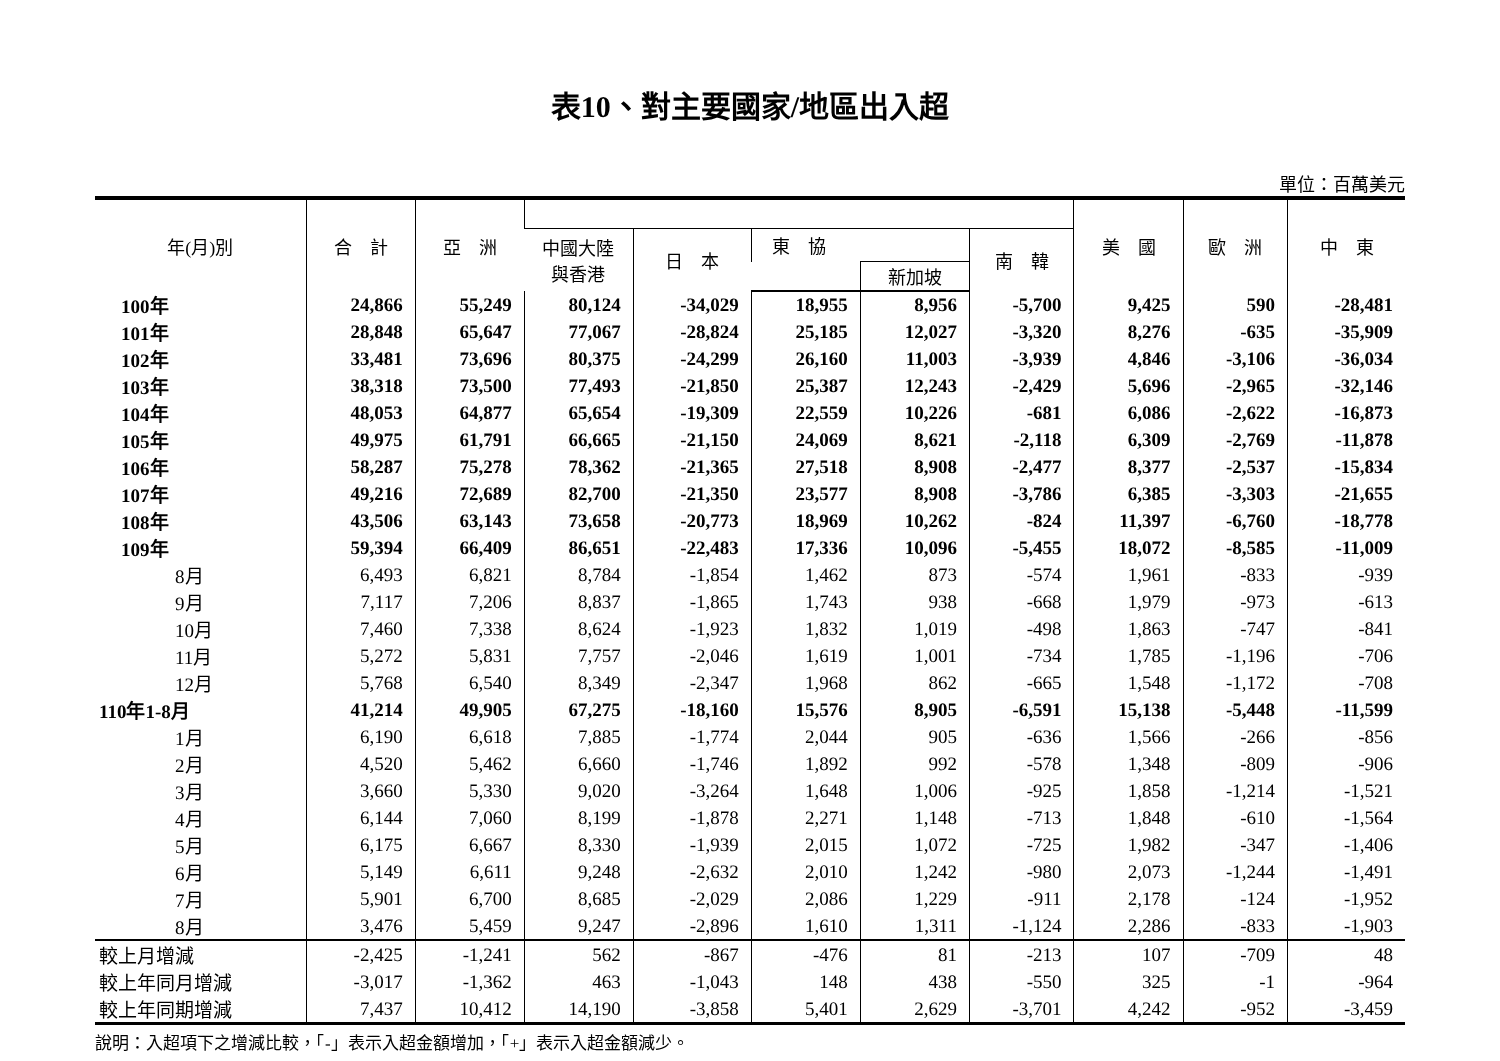表10、對主要國家/地區出入超
單位：百萬美元
| 年(月)別 | 合 計 | 亞 洲 | | | | | | 美 國 | 歐 洲 | 中 東 |
| --- | --- | --- | --- | --- | --- | --- | --- | --- | --- | --- |
| | | | 中國大陸 與香港 | 日 本 | 東 協 | | 南 韓 | | | |
| | | | | | | 新加坡 | | | | |
| 100年 | 24,866 | 55,249 | 80,124 | -34,029 | 18,955 | 8,956 | -5,700 | 9,425 | 590 | -28,481 |
| 101年 | 28,848 | 65,647 | 77,067 | -28,824 | 25,185 | 12,027 | -3,320 | 8,276 | -635 | -35,909 |
| 102年 | 33,481 | 73,696 | 80,375 | -24,299 | 26,160 | 11,003 | -3,939 | 4,846 | -3,106 | -36,034 |
| 103年 | 38,318 | 73,500 | 77,493 | -21,850 | 25,387 | 12,243 | -2,429 | 5,696 | -2,965 | -32,146 |
| 104年 | 48,053 | 64,877 | 65,654 | -19,309 | 22,559 | 10,226 | -681 | 6,086 | -2,622 | -16,873 |
| 105年 | 49,975 | 61,791 | 66,665 | -21,150 | 24,069 | 8,621 | -2,118 | 6,309 | -2,769 | -11,878 |
| 106年 | 58,287 | 75,278 | 78,362 | -21,365 | 27,518 | 8,908 | -2,477 | 8,377 | -2,537 | -15,834 |
| 107年 | 49,216 | 72,689 | 82,700 | -21,350 | 23,577 | 8,908 | -3,786 | 6,385 | -3,303 | -21,655 |
| 108年 | 43,506 | 63,143 | 73,658 | -20,773 | 18,969 | 10,262 | -824 | 11,397 | -6,760 | -18,778 |
| 109年 | 59,394 | 66,409 | 86,651 | -22,483 | 17,336 | 10,096 | -5,455 | 18,072 | -8,585 | -11,009 |
| 8月 | 6,493 | 6,821 | 8,784 | -1,854 | 1,462 | 873 | -574 | 1,961 | -833 | -939 |
| 9月 | 7,117 | 7,206 | 8,837 | -1,865 | 1,743 | 938 | -668 | 1,979 | -973 | -613 |
| 10月 | 7,460 | 7,338 | 8,624 | -1,923 | 1,832 | 1,019 | -498 | 1,863 | -747 | -841 |
| 11月 | 5,272 | 5,831 | 7,757 | -2,046 | 1,619 | 1,001 | -734 | 1,785 | -1,196 | -706 |
| 12月 | 5,768 | 6,540 | 8,349 | -2,347 | 1,968 | 862 | -665 | 1,548 | -1,172 | -708 |
| 110年1-8月 | 41,214 | 49,905 | 67,275 | -18,160 | 15,576 | 8,905 | -6,591 | 15,138 | -5,448 | -11,599 |
| 1月 | 6,190 | 6,618 | 7,885 | -1,774 | 2,044 | 905 | -636 | 1,566 | -266 | -856 |
| 2月 | 4,520 | 5,462 | 6,660 | -1,746 | 1,892 | 992 | -578 | 1,348 | -809 | -906 |
| 3月 | 3,660 | 5,330 | 9,020 | -3,264 | 1,648 | 1,006 | -925 | 1,858 | -1,214 | -1,521 |
| 4月 | 6,144 | 7,060 | 8,199 | -1,878 | 2,271 | 1,148 | -713 | 1,848 | -610 | -1,564 |
| 5月 | 6,175 | 6,667 | 8,330 | -1,939 | 2,015 | 1,072 | -725 | 1,982 | -347 | -1,406 |
| 6月 | 5,149 | 6,611 | 9,248 | -2,632 | 2,010 | 1,242 | -980 | 2,073 | -1,244 | -1,491 |
| 7月 | 5,901 | 6,700 | 8,685 | -2,029 | 2,086 | 1,229 | -911 | 2,178 | -124 | -1,952 |
| 8月 | 3,476 | 5,459 | 9,247 | -2,896 | 1,610 | 1,311 | -1,124 | 2,286 | -833 | -1,903 |
| 較上月增減 | -2,425 | -1,241 | 562 | -867 | -476 | 81 | -213 | 107 | -709 | 48 |
| 較上年同月增減 | -3,017 | -1,362 | 463 | -1,043 | 148 | 438 | -550 | 325 | -1 | -964 |
| 較上年同期增減 | 7,437 | 10,412 | 14,190 | -3,858 | 5,401 | 2,629 | -3,701 | 4,242 | -952 | -3,459 |
說明：入超項下之增減比較，「-」表示入超金額增加，「+」表示入超金額減少。